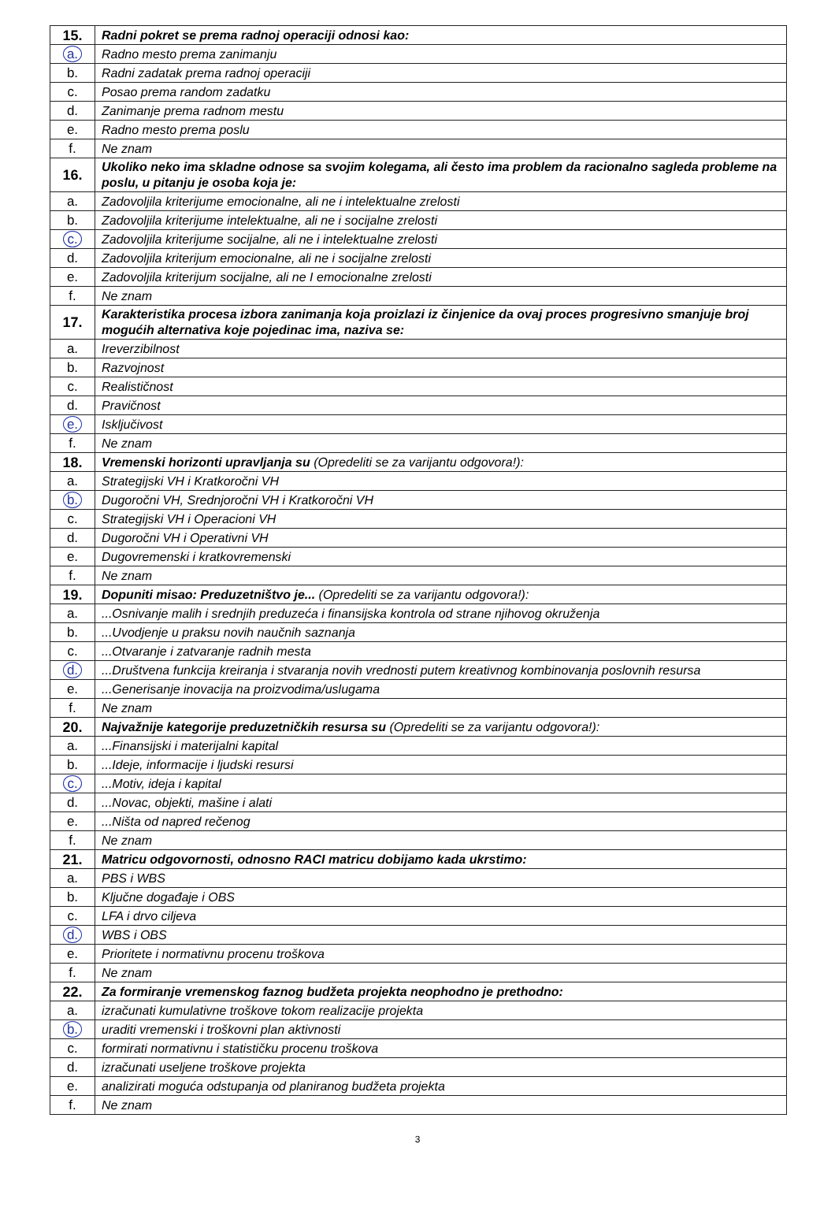| 15. | Radni pokret se prema radnoj operaciji odnosi kao: |
| a. | Radno mesto prema zanimanju |
| b. | Radni zadatak prema radnoj operaciji |
| c. | Posao prema random zadatku |
| d. | Zanimanje prema radnom mestu |
| e. | Radno mesto prema poslu |
| f. | Ne znam |
| 16. | Ukoliko neko ima skladne odnose sa svojim kolegama, ali često ima problem da racionalno sagleda probleme na poslu, u pitanju je osoba koja je: |
| a. | Zadovoljila kriterijume emocionalne, ali ne i intelektualne zrelosti |
| b. | Zadovoljila kriterijume intelektualne, ali ne i socijalne zrelosti |
| c. | Zadovoljila kriterijume socijalne, ali ne i intelektualne zrelosti |
| d. | Zadovoljila kriterijum emocionalne, ali ne i socijalne zrelosti |
| e. | Zadovoljila kriterijum socijalne, ali ne I emocionalne zrelosti |
| f. | Ne znam |
| 17. | Karakteristika procesa izbora zanimanja koja proizlazi iz činjenice da ovaj proces progresivno smanjuje broj mogućih alternativa koje pojedinac ima, naziva se: |
| a. | Ireverzibilnost |
| b. | Razvojnost |
| c. | Realističnost |
| d. | Pravičnost |
| e. | Isključivost |
| f. | Ne znam |
| 18. | Vremenski horizonti upravljanja su (Opredeliti se za varijantu odgovora!): |
| a. | Strategijski VH i Kratkoročni VH |
| b. | Dugoročni VH, Srednjoročni VH i Kratkoročni VH |
| c. | Strategijski VH i Operacioni VH |
| d. | Dugoročni VH i Operativni VH |
| e. | Dugovremenski i kratkovremenski |
| f. | Ne znam |
| 19. | Dopuniti misao: Preduzetništvo je... (Opredeliti se za varijantu odgovora!): |
| a. | ...Osnivanje malih i srednjih preduzeća i finansijska kontrola od strane njihovog okruženja |
| b. | ...Uvodjenje u praksu novih naučnih saznanja |
| c. | ...Otvaranje i zatvaranje radnih mesta |
| d. | ...Društvena funkcija kreiranja i stvaranja novih vrednosti putem kreativnog kombinovanja poslovnih resursa |
| e. | ...Generisanje inovacija na proizvodima/uslugama |
| f. | Ne znam |
| 20. | Najvažnije kategorije preduzetničkih resursa su (Opredeliti se za varijantu odgovora!): |
| a. | ...Finansijski i materijalni kapital |
| b. | ...Ideje, informacije i ljudski resursi |
| c. | ...Motiv, ideja i kapital |
| d. | ...Novac, objekti, mašine i alati |
| e. | ...Ništa od napred rečenog |
| f. | Ne znam |
| 21. | Matricu odgovornosti, odnosno RACI matricu dobijamo kada ukrstimo: |
| a. | PBS i WBS |
| b. | Ključne događaje i OBS |
| c. | LFA i drvo ciljeva |
| d. | WBS i OBS |
| e. | Prioritete i normativnu procenu troškova |
| f. | Ne znam |
| 22. | Za formiranje vremenskog faznog budžeta projekta neophodno je prethodno: |
| a. | izračunati kumulativne troškove tokom realizacije projekta |
| b. | uraditi vremenski i troškovni plan aktivnosti |
| c. | formirati normativnu i statističku procenu troškova |
| d. | izračunati useljene troškove projekta |
| e. | analizirati moguća odstupanja od planiranog budžeta projekta |
| f. | Ne znam |
3